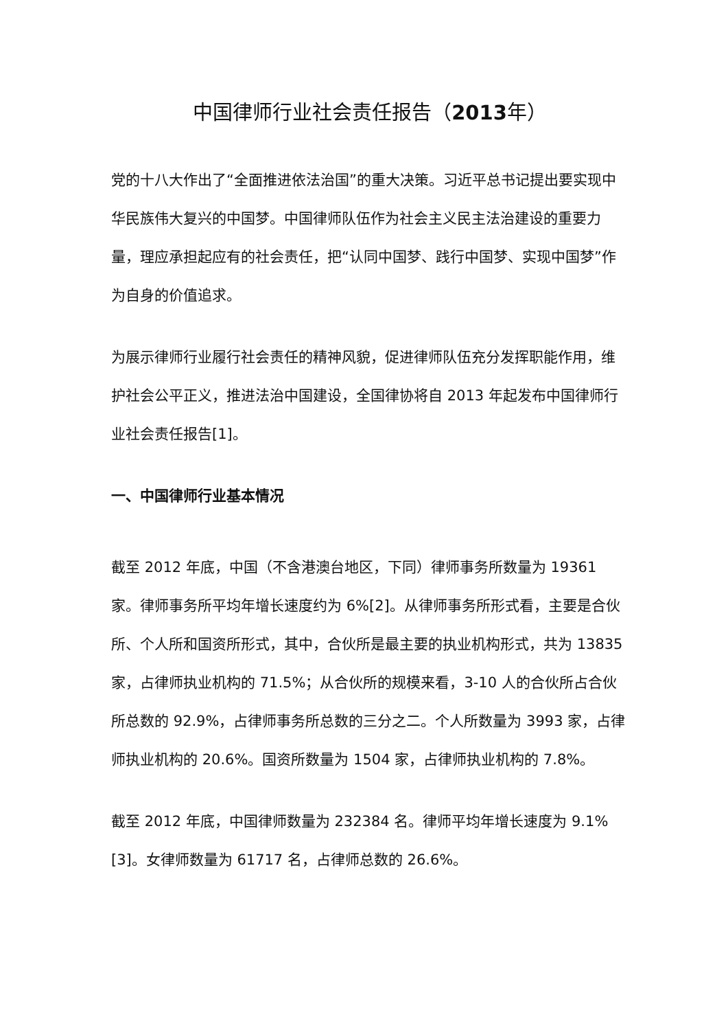中国律师行业社会责任报告（2013年）
党的十八大作出了“全面推进依法治国”的重大决策。习近平总书记提出要实现中华民族伟大复兴的中国梦。中国律师队伍作为社会主义民主法治建设的重要力量，理应承担起应有的社会责任，把“认同中国梦、践行中国梦、实现中国梦”作为自身的价值追求。
为展示律师行业履行社会责任的精神风貌，促进律师队伍充分发挥职能作用，维护社会公平正义，推进法治中国建设，全国律协将自 2013 年起发布中国律师行业社会责任报告[1]。
一、中国律师行业基本情况
截至 2012 年底，中国（不含港澳台地区，下同）律师事务所数量为 19361 家。律师事务所平均年增长速度约为 6%[2]。从律师事务所形式看，主要是合伙所、个人所和国资所形式，其中，合伙所是最主要的执业机构形式，共为 13835 家，占律师执业机构的 71.5%；从合伙所的规模来看，3-10 人的合伙所占合伙所总数的 92.9%，占律师事务所总数的三分之二。个人所数量为 3993 家，占律师执业机构的 20.6%。国资所数量为 1504 家，占律师执业机构的 7.8%。
截至 2012 年底，中国律师数量为 232384 名。律师平均年增长速度为 9.1%[3]。女律师数量为 61717 名，占律师总数的 26.6%。